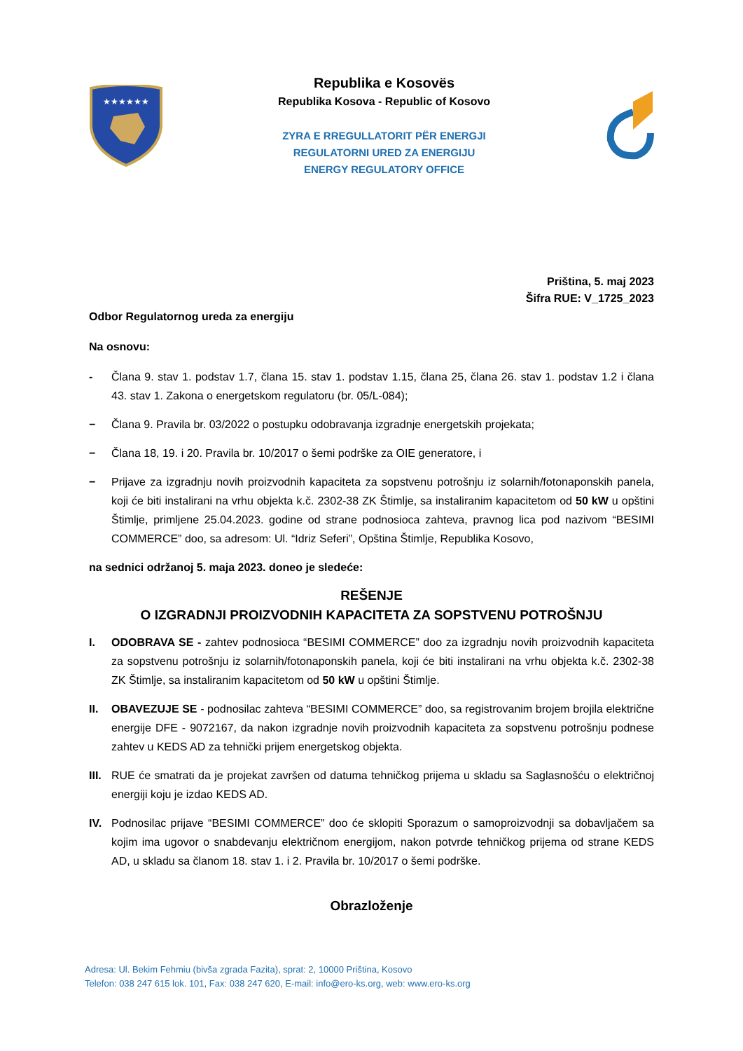★★★★★★
Republika e Kosovës
Republika Kosova - Republic of Kosovo
ZYRA E RREGULLATORIT PËR ENERGJI
REGULATORNI URED ZA ENERGIJU
ENERGY REGULATORY OFFICE
Priština, 5. maj 2023
Šifra RUE: V_1725_2023
Odbor Regulatornog ureda za energiju
Na osnovu:
- Člana 9. stav 1. podstav 1.7, člana 15. stav 1. podstav 1.15, člana 25, člana 26. stav 1. podstav 1.2 i člana 43. stav 1. Zakona o energetskom regulatoru (br. 05/L-084);
− Člana 9. Pravila br. 03/2022 o postupku odobravanja izgradnje energetskih projekata;
− Člana 18, 19. i 20. Pravila br. 10/2017 o šemi podrške za OIE generatore, i
− Prijave za izgradnju novih proizvodnih kapaciteta za sopstvenu potrošnju iz solarnih/fotonaponskih panela, koji će biti instalirani na vrhu objekta k.č. 2302-38 ZK Štimlje, sa instaliranim kapacitetom od 50 kW u opštini Štimlje, primljene 25.04.2023. godine od strane podnosioca zahteva, pravnog lica pod nazivom “BESIMI COMMERCE” doo, sa adresom: Ul. “Idriz Seferi”, Opština Štimlje, Republika Kosovo,
na sednici održanoj 5. maja 2023. doneo je sledeće:
REŠENJE
O IZGRADNJI PROIZVODNIH KAPACITETA ZA SOPSTVENU POTROŠNJU
I. ODOBRAVA SE - zahtev podnosioca “BESIMI COMMERCE” doo za izgradnju novih proizvodnih kapaciteta za sopstvenu potrošnju iz solarnih/fotonaponskih panela, koji će biti instalirani na vrhu objekta k.č. 2302-38 ZK Štimlje, sa instaliranim kapacitetom od 50 kW u opštini Štimlje.
II. OBAVEZUJE SE - podnosilac zahteva “BESIMI COMMERCE” doo, sa registrovanim brojem brojila električne energije DFE - 9072167, da nakon izgradnje novih proizvodnih kapaciteta za sopstvenu potrošnju podnese zahtev u KEDS AD za tehnički prijem energetskog objekta.
III. RUE će smatrati da je projekat završen od datuma tehničkog prijema u skladu sa Saglasnošću o električnoj energiji koju je izdao KEDS AD.
IV. Podnosilac prijave “BESIMI COMMERCE” doo će sklopiti Sporazum o samoproizvodnji sa dobavljačem sa kojim ima ugovor o snabdevanju električnom energijom, nakon potvrde tehničkog prijema od strane KEDS AD, u skladu sa članom 18. stav 1. i 2. Pravila br. 10/2017 o šemi podrške.
Obrazloženje
Adresa: Ul. Bekim Fehmiu (bivša zgrada Fazita), sprat: 2, 10000 Priština, Kosovo
Telefon: 038 247 615 lok. 101, Fax: 038 247 620, E-mail: info@ero-ks.org, web: www.ero-ks.org